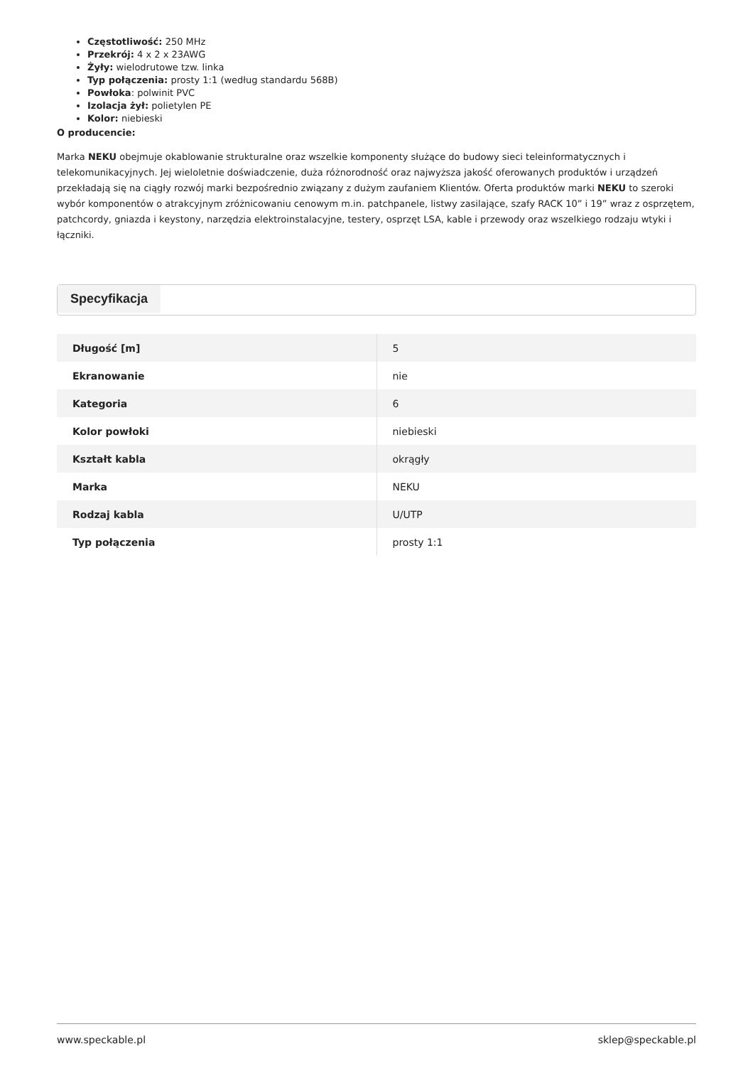Częstotliwość: 250 MHz
Przekrój: 4 x 2 x 23AWG
Żyły: wielodrutowe tzw. linka
Typ połączenia: prosty 1:1 (według standardu 568B)
Powłoka: polwinit PVC
Izolacja żył: polietylen PE
Kolor: niebieski
O producencie:
Marka NEKU obejmuje okablowanie strukturalne oraz wszelkie komponenty służące do budowy sieci teleinformatycznych i telekomunikacyjnych. Jej wieloletnie doświadczenie, duża różnorodność oraz najwyższa jakość oferowanych produktów i urządzeń przekładają się na ciągły rozwój marki bezpośrednio związany z dużym zaufaniem Klientów. Oferta produktów marki NEKU to szeroki wybór komponentów o atrakcyjnym zróżnicowaniu cenowym m.in. patchpanele, listwy zasilające, szafy RACK 10” i 19” wraz z osprzętem, patchcordy, gniazda i keystony, narzędzia elektroinstalacyjne, testery, osprzęt LSA, kable i przewody oraz wszelkiego rodzaju wtyki i łączniki.
Specyfikacja
| Długość [m] | 5 |
| Ekranowanie | nie |
| Kategoria | 6 |
| Kolor powłoki | niebieski |
| Kształt kabla | okrągły |
| Marka | NEKU |
| Rodzaj kabla | U/UTP |
| Typ połączenia | prosty 1:1 |
www.speckable.pl sklep@speckable.pl